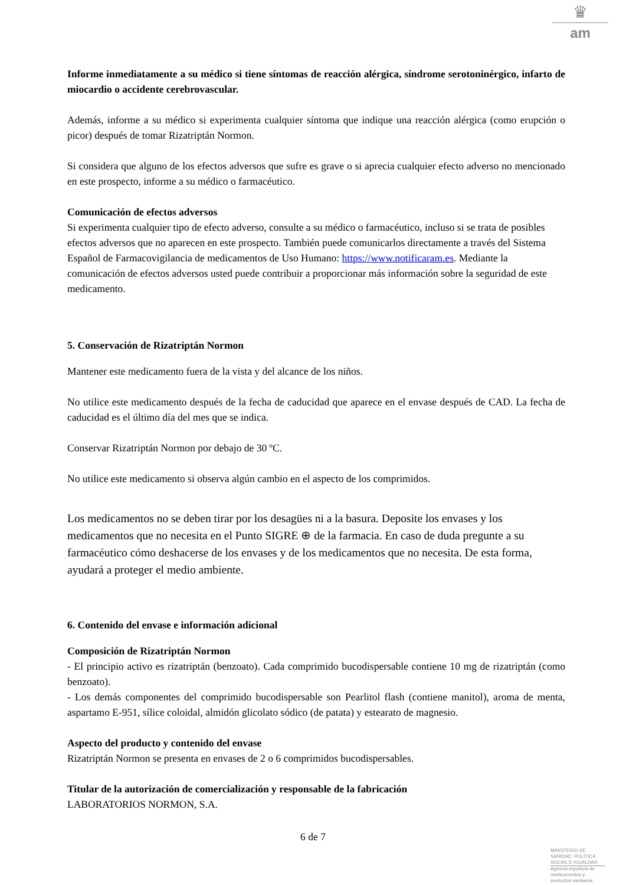♛
am
Informe inmediatamente a su médico si tiene síntomas de reacción alérgica, síndrome serotoninérgico, infarto de miocardio o accidente cerebrovascular.
Además, informe a su médico si experimenta cualquier síntoma que indique una reacción alérgica (como erupción o picor) después de tomar Rizatriptán Normon.
Si considera que alguno de los efectos adversos que sufre es grave o si aprecia cualquier efecto adverso no mencionado en este prospecto, informe a su médico o farmacéutico.
Comunicación de efectos adversos
Si experimenta cualquier tipo de efecto adverso, consulte a su médico o farmacéutico, incluso si se trata de posibles efectos adversos que no aparecen en este prospecto. También puede comunicarlos directamente a través del Sistema Español de Farmacovigilancia de medicamentos de Uso Humano: https://www.notificaram.es. Mediante la comunicación de efectos adversos usted puede contribuir a proporcionar más información sobre la seguridad de este medicamento.
5. Conservación de Rizatriptán Normon
Mantener este medicamento fuera de la vista y del alcance de los niños.
No utilice este medicamento después de la fecha de caducidad que aparece en el envase después de CAD. La fecha de caducidad es el último día del mes que se indica.
Conservar Rizatriptán Normon por debajo de 30 ºC.
No utilice este medicamento si observa algún cambio en el aspecto de los comprimidos.
Los medicamentos no se deben tirar por los desagües ni a la basura. Deposite los envases y los medicamentos que no necesita en el Punto SIGRE ⊕ de la farmacia. En caso de duda pregunte a su farmacéutico cómo deshacerse de los envases y de los medicamentos que no necesita. De esta forma, ayudará a proteger el medio ambiente.
6. Contenido del envase e información adicional
Composición de Rizatriptán Normon
- El principio activo es rizatriptán (benzoato). Cada comprimido bucodispersable contiene 10 mg de rizatriptán (como benzoato).
- Los demás componentes del comprimido bucodispersable son Pearlitol flash (contiene manitol), aroma de menta, aspartamo E-951, sílice coloidal, almidón glicolato sódico (de patata) y estearato de magnesio.
Aspecto del producto y contenido del envase
Rizatriptán Normon se presenta en envases de 2 o 6 comprimidos bucodispersables.
Titular de la autorización de comercialización y responsable de la fabricación
LABORATORIOS NORMON, S.A.
6 de 7
MINISTERIO DE
SANIDAD, POLITICA
SOCIAL E IGUALDAD
Agencia española de
medicamentos y
productos sanitarios